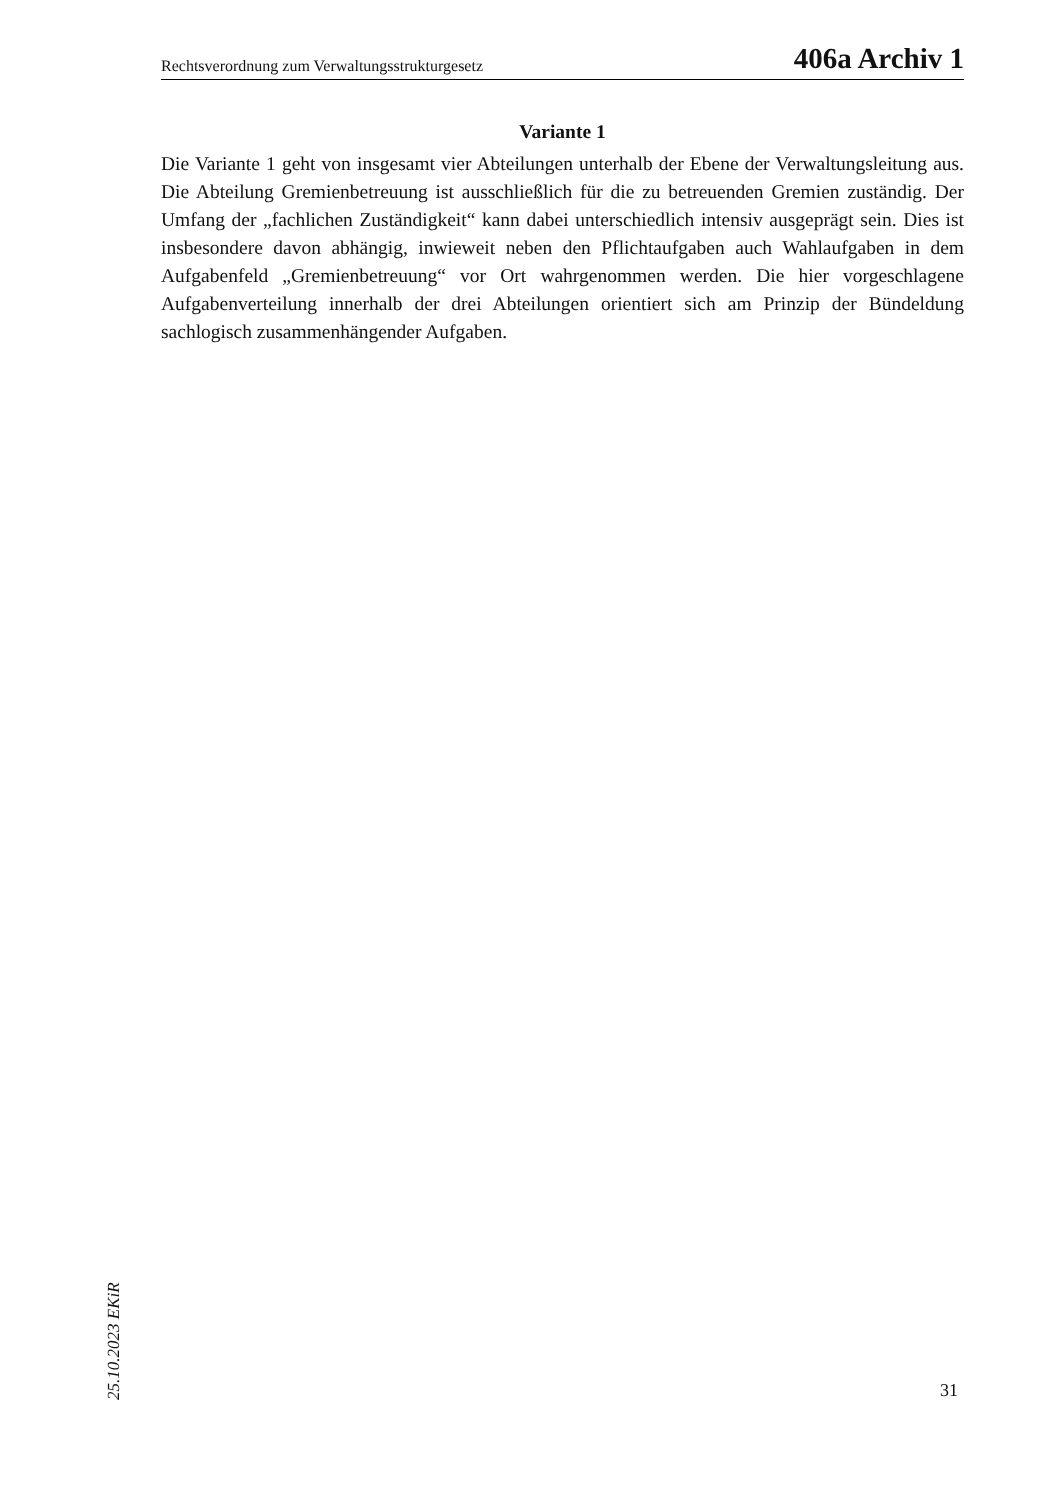Rechtsverordnung zum Verwaltungsstrukturgesetz 406a Archiv 1
Variante 1
Die Variante 1 geht von insgesamt vier Abteilungen unterhalb der Ebene der Verwaltungsleitung aus. Die Abteilung Gremienbetreuung ist ausschließlich für die zu betreuenden Gremien zuständig. Der Umfang der „fachlichen Zuständigkeit“ kann dabei unterschiedlich intensiv ausgeprägt sein. Dies ist insbesondere davon abhängig, inwieweit neben den Pflichtaufgaben auch Wahlaufgaben in dem Aufgabenfeld „Gremienbetreuung“ vor Ort wahrgenommen werden. Die hier vorgeschlagene Aufgabenverteilung innerhalb der drei Abteilungen orientiert sich am Prinzip der Bündeldung sachlogisch zusammenhängender Aufgaben.
25.10.2023 EKiR
31